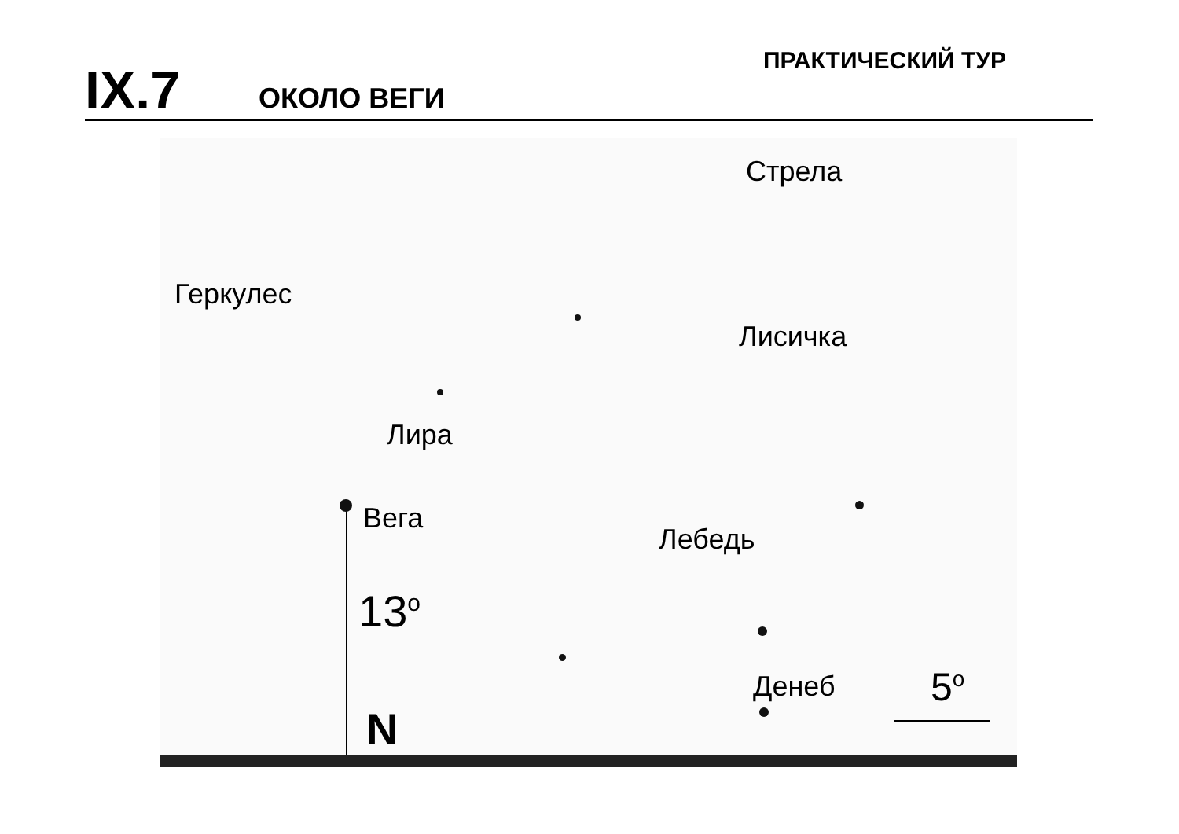IX.7 ОКОЛО ВЕГИ ПРАКТИЧЕСКИЙ ТУР
Стрела
Геркулес
Лисичка
Лира
Вега
Лебедь
13<sup>o</sup>
Денеб 5<sup>o</sup>
N